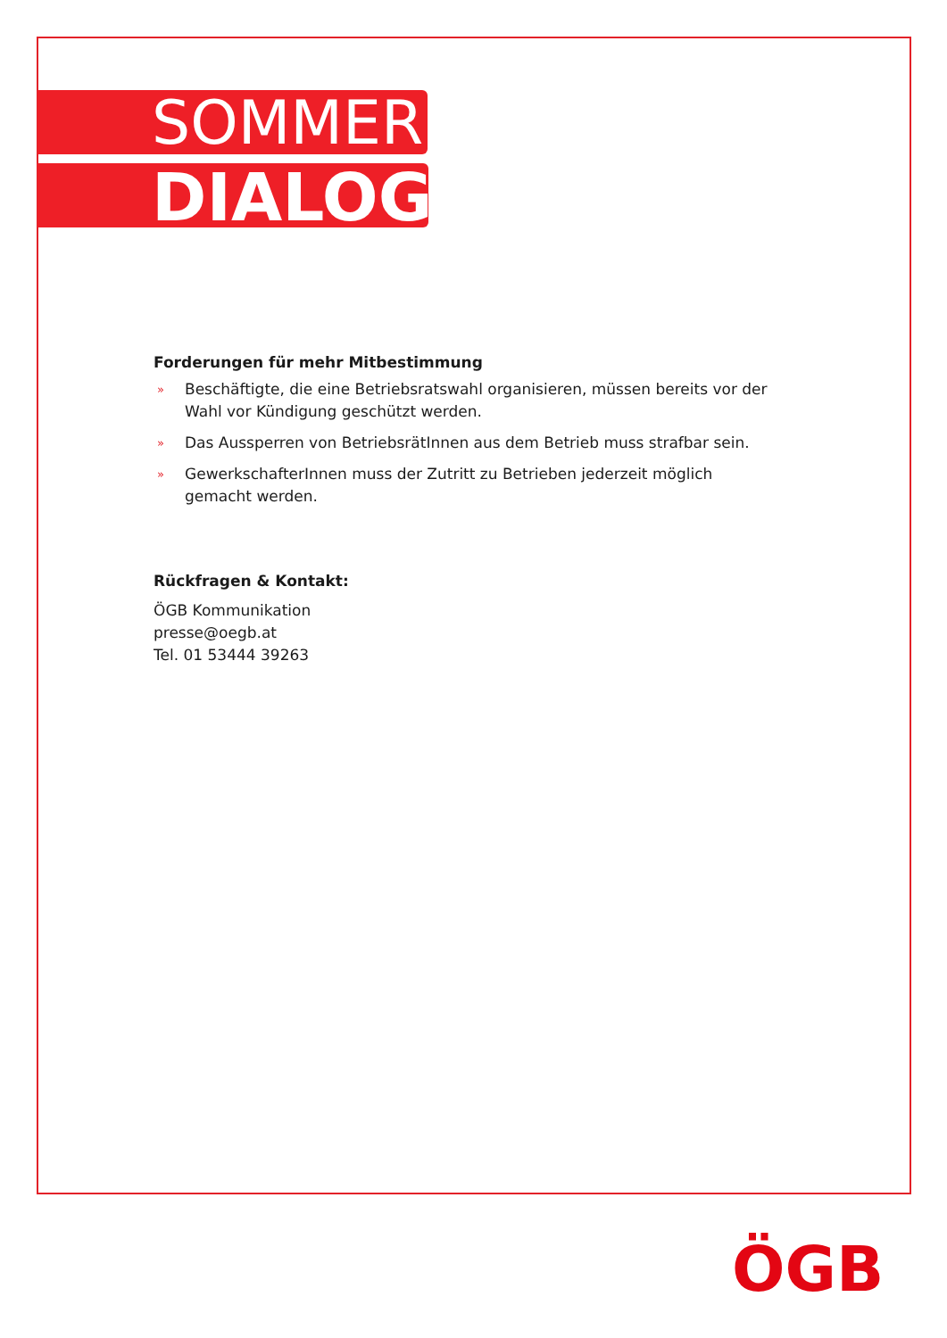SOMMER
DIALOG
Forderungen für mehr Mitbestimmung
» Beschäftigte, die eine Betriebsratswahl organisieren, müssen bereits vor der Wahl vor Kündigung geschützt werden.
» Das Aussperren von BetriebsrätInnen aus dem Betrieb muss strafbar sein.
» GewerkschafterInnen muss der Zutritt zu Betrieben jederzeit möglich gemacht werden.
Rückfragen & Kontakt:
ÖGB Kommunikation
presse@oegb.at
Tel. 01 53444 39263
ÖGB